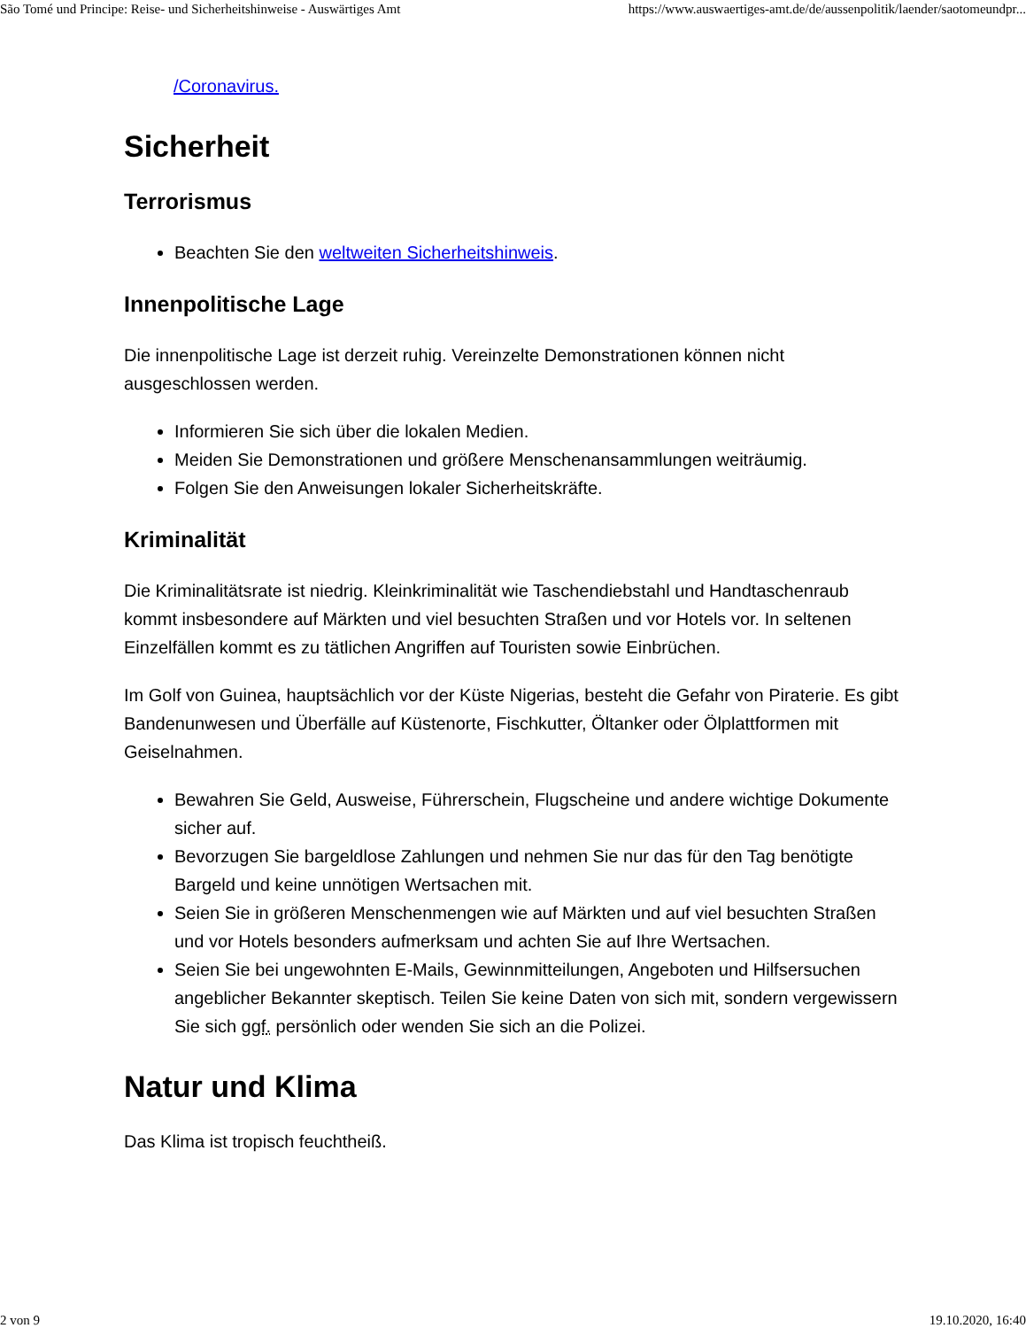São Tomé und Principe: Reise- und Sicherheitshinweise - Auswärtiges Amt https://www.auswaertiges-amt.de/de/aussenpolitik/laender/saotomeundpr...
/Coronavirus.
Sicherheit
Terrorismus
Beachten Sie den weltweiten Sicherheitshinweis.
Innenpolitische Lage
Die innenpolitische Lage ist derzeit ruhig. Vereinzelte Demonstrationen können nicht ausgeschlossen werden.
Informieren Sie sich über die lokalen Medien.
Meiden Sie Demonstrationen und größere Menschenansammlungen weiträumig.
Folgen Sie den Anweisungen lokaler Sicherheitskräfte.
Kriminalität
Die Kriminalitätsrate ist niedrig. Kleinkriminalität wie Taschendiebstahl und Handtaschenraub kommt insbesondere auf Märkten und viel besuchten Straßen und vor Hotels vor. In seltenen Einzelfällen kommt es zu tätlichen Angriffen auf Touristen sowie Einbrüchen.
Im Golf von Guinea, hauptsächlich vor der Küste Nigerias, besteht die Gefahr von Piraterie. Es gibt Bandenunwesen und Überfälle auf Küstenorte, Fischkutter, Öltanker oder Ölplattformen mit Geiselnahmen.
Bewahren Sie Geld, Ausweise, Führerschein, Flugscheine und andere wichtige Dokumente sicher auf.
Bevorzugen Sie bargeldlose Zahlungen und nehmen Sie nur das für den Tag benötigte Bargeld und keine unnötigen Wertsachen mit.
Seien Sie in größeren Menschenmengen wie auf Märkten und auf viel besuchten Straßen und vor Hotels besonders aufmerksam und achten Sie auf Ihre Wertsachen.
Seien Sie bei ungewohnten E-Mails, Gewinnmitteilungen, Angeboten und Hilfsersuchen angeblicher Bekannter skeptisch. Teilen Sie keine Daten von sich mit, sondern vergewissern Sie sich ggf. persönlich oder wenden Sie sich an die Polizei.
Natur und Klima
Das Klima ist tropisch feuchtheiß.
2 von 9 19.10.2020, 16:40